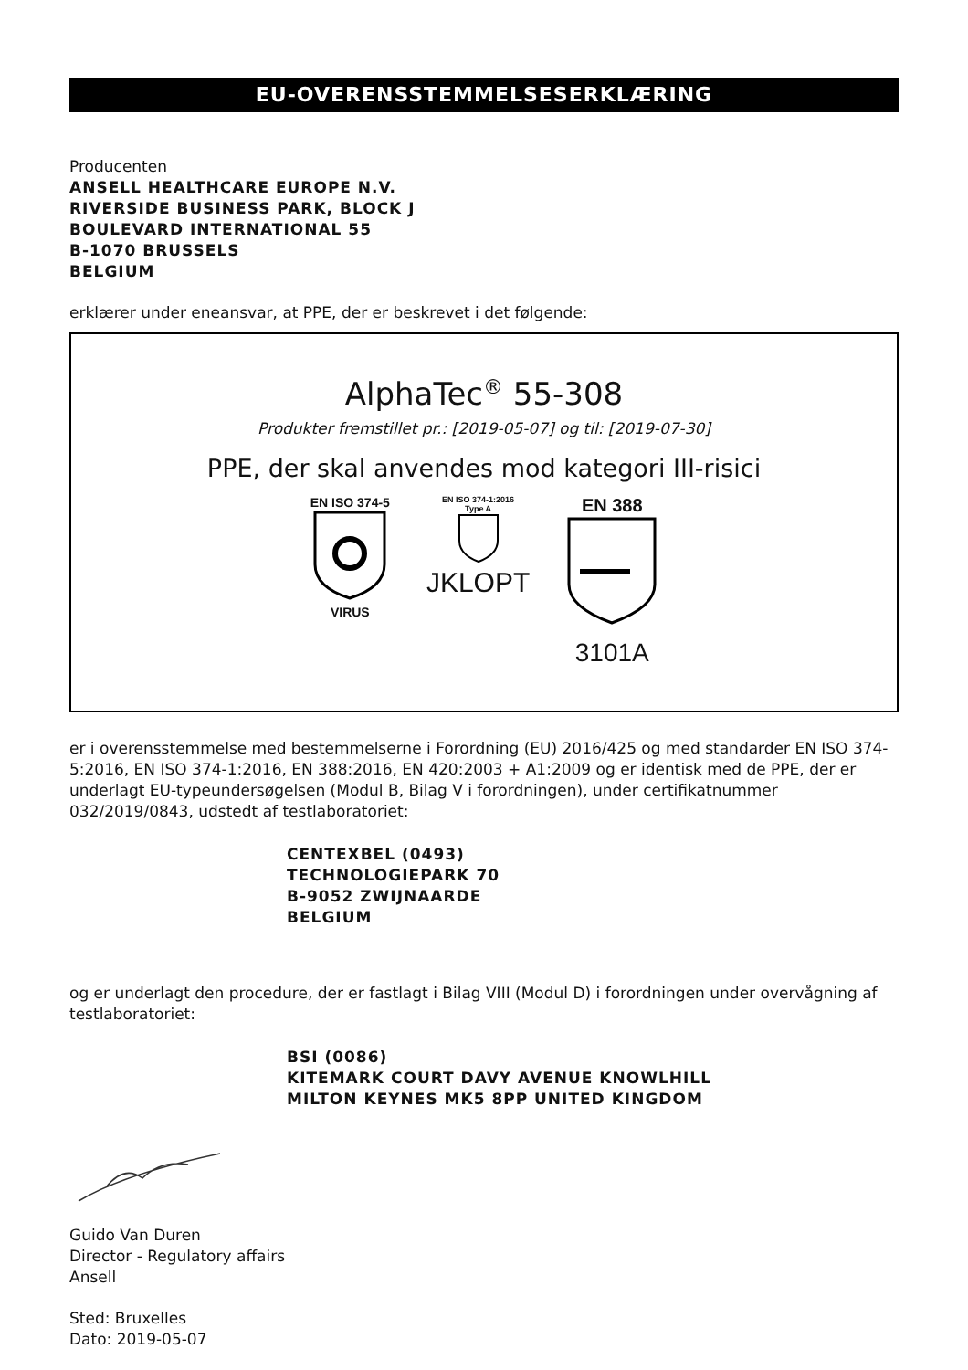EU-OVERENSSTEMMELSESERKLÆRING
Producenten
ANSELL HEALTHCARE EUROPE N.V.
RIVERSIDE BUSINESS PARK, BLOCK J
BOULEVARD INTERNATIONAL 55
B-1070 BRUSSELS
BELGIUM
erklærer under eneansvar, at PPE, der er beskrevet i det følgende:
AlphaTec<sup>®</sup> 55-308
Produkter fremstillet pr.: [2019-05-07] og til: [2019-07-30]
PPE, der skal anvendes mod kategori III-risici
EN ISO 374-5
VIRUS
EN ISO 374-1:2016
Type A
JKLOPT
EN 388
3101A
er i overensstemmelse med bestemmelserne i Forordning (EU) 2016/425 og med standarder EN ISO 374-5:2016, EN ISO 374-1:2016, EN 388:2016, EN 420:2003 + A1:2009 og er identisk med de PPE, der er underlagt EU-typeundersøgelsen (Modul B, Bilag V i forordningen), under certifikatnummer 032/2019/0843, udstedt af testlaboratoriet:
CENTEXBEL (0493)
TECHNOLOGIEPARK 70
B-9052 ZWIJNAARDE
BELGIUM
og er underlagt den procedure, der er fastlagt i Bilag VIII (Modul D) i forordningen under overvågning af testlaboratoriet:
BSI (0086)
KITEMARK COURT DAVY AVENUE KNOWLHILL
MILTON KEYNES MK5 8PP UNITED KINGDOM
Guido Van Duren
Director - Regulatory affairs
Ansell
Sted: Bruxelles
Dato: 2019-05-07